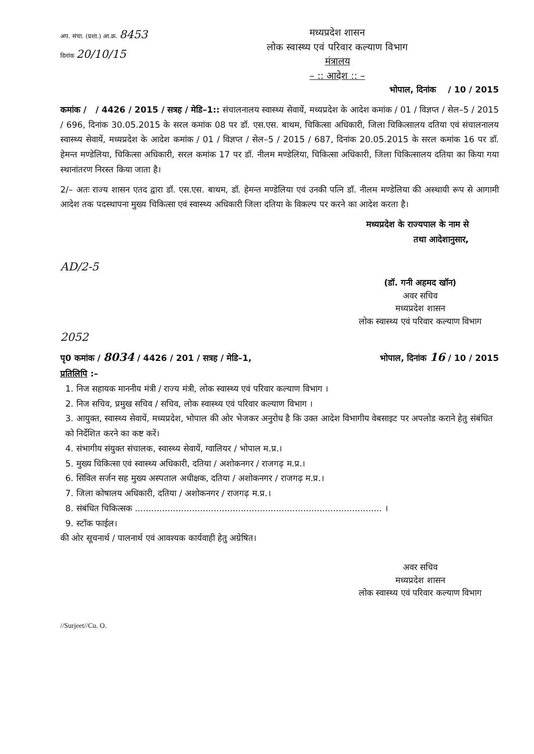अप. संचा. (प्रशा.) आ.क्र. 8453
दिनांक 20/10/15
मध्यप्रदेश शासन
लोक स्वास्थ्य एवं परिवार कल्याण विभाग
मंत्रालय
– :: आदेश :: –
भोपाल, दिनांक / 10 / 2015
कमांक / / 4426 / 2015 / सत्रह / मेडि–1:: संचालनालय स्वास्थ्य सेवायें, मध्यप्रदेश के आदेश कमांक / 01 / विज्ञप्त / सेल–5 / 2015 / 696, दिनांक 30.05.2015 के सरल कमांक 08 पर डॉ. एस.एस. बाथम, चिकित्सा अधिकारी, जिला चिकित्सालय दतिया एवं संचालनालय स्वास्थ्य सेवायें, मध्यप्रदेश के आदेश कमांक / 01 / विज्ञप्त / सेल–5 / 2015 / 687, दिनांक 20.05.2015 के सरल कमांक 16 पर डॉ. हेमन्त मण्डेलिया, चिकित्सा अधिकारी, सरल कमांक 17 पर डॉ. नीलम मण्डेलिया, चिकित्सा अधिकारी, जिला चिकित्सालय दतिया का किया गया स्थानांतरण निरस्त किया जाता है।
2/– अतः राज्य शासन एतद द्वारा डॉ. एस.एस. बाथम, डॉ. हेमन्त मण्डेलिया एवं उनकी पत्नि डॉ. नीलम मण्डेलिया की अस्थायी रूप से आगामी आदेश तक पदस्थापना मुख्य चिकित्सा एवं स्वास्थ्य अधिकारी जिला दतिया के विकल्प पर करने का आदेश करता है।
मध्यप्रदेश के राज्यपाल के नाम से
तथा आदेशानुसार,
AD/2-5
(डॉ. गनी अहमद खॉन)
अवर सचिव
मध्यप्रदेश शासन
लोक स्वास्थ्य एवं परिवार कल्याण विभाग
2052
पृ0 कमांक / 8034 / 4426 / 201 / सत्रह / मेडि–1, भोपाल, दिनांक 16 / 10 / 2015
प्रतिलिपि :–
1. निज सहायक माननीय मंत्री / राज्य मंत्री, लोक स्वास्थ्य एवं परिवार कल्याण विभाग ।
2. निज सचिव, प्रमुख सचिव / सचिव, लोक स्वास्थ्य एवं परिवार कल्याण विभाग ।
3. आयुक्त, स्वास्थ्य सेवायें, मध्यप्रदेश, भोपाल की ओर भेजकर अनुरोध है कि उक्त आदेश विभागीय वेबसाइट पर अपलोड कराने हेतु संबंधित को निर्देशित करने का कष्ट करें।
4. संभागीय संयुक्त संचालक, स्वास्थ्य सेवायें, ग्वालियर / भोपाल म.प्र.।
5. मुख्य चिकित्सा एवं स्वास्थ्य अधिकारी, दतिया / अशोकनगर / राजगढ़ म.प्र.।
6. सिविल सर्जन सह मुख्य अस्पताल अधीक्षक, दतिया / अशोकनगर / राजगढ़ म.प्र.।
7. जिला कोषालय अधिकारी, दतिया / अशोकनगर / राजगढ़ म.प्र.।
8. संबंधित चिकित्सक ........................................................................................... ।
9. स्टॉक फाईल।
की ओर सूचनार्थ / पालनार्थ एवं आवश्यक कार्यवाही हेतु अग्रेषित।
अवर सचिव
मध्यप्रदेश शासन
लोक स्वास्थ्य एवं परिवार कल्याण विभाग
//Surjeet//Cu. O.